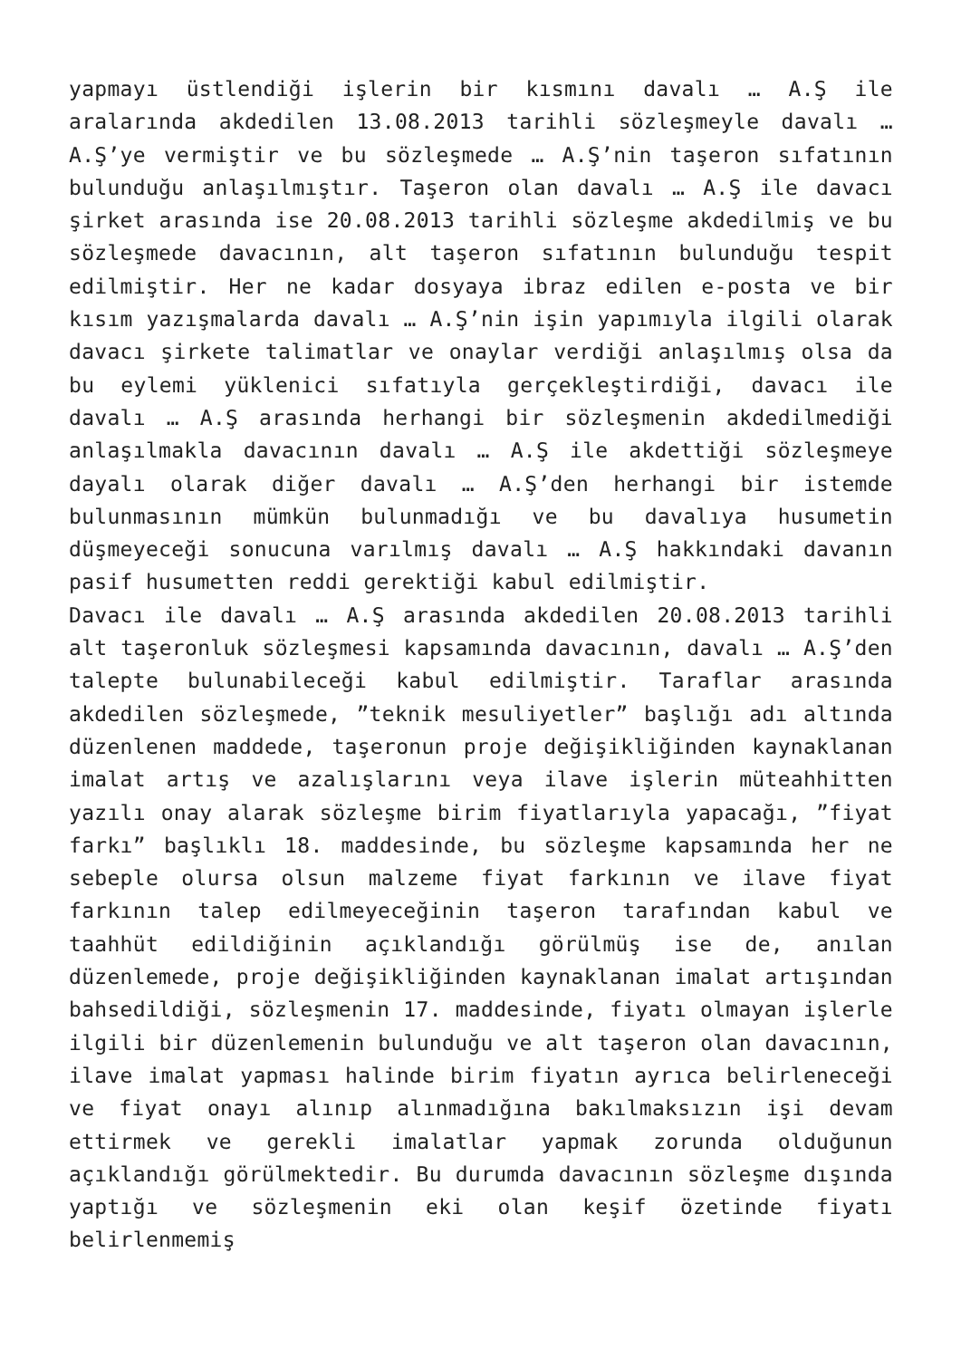yapmayı üstlendiği işlerin bir kısmını davalı … A.Ş ile aralarında akdedilen 13.08.2013 tarihli sözleşmeyle davalı … A.Ş’ye vermiştir ve bu sözleşmede … A.Ş’nin taşeron sıfatının bulunduğu anlaşılmıştır. Taşeron olan davalı … A.Ş ile davacı şirket arasında ise 20.08.2013 tarihli sözleşme akdedilmiş ve bu sözleşmede davacının, alt taşeron sıfatının bulunduğu tespit edilmiştir. Her ne kadar dosyaya ibraz edilen e-posta ve bir kısım yazışmalarda davalı … A.Ş’nin işin yapımıyla ilgili olarak davacı şirkete talimatlar ve onaylar verdiği anlaşılmış olsa da bu eylemi yüklenici sıfatıyla gerçekleştirdiği, davacı ile davalı … A.Ş arasında herhangi bir sözleşmenin akdedilmediği anlaşılmakla davacının davalı … A.Ş ile akdettiği sözleşmeye dayalı olarak diğer davalı … A.Ş’den herhangi bir istemde bulunmasının mümkün bulunmadığı ve bu davalıya husumetin düşmeyeceği sonucuna varılmış davalı … A.Ş hakkındaki davanın pasif husumetten reddi gerektiği kabul edilmiştir.
Davacı ile davalı … A.Ş arasında akdedilen 20.08.2013 tarihli alt taşeronluk sözleşmesi kapsamında davacının, davalı … A.Ş’den talepte bulunabileceği kabul edilmiştir. Taraflar arasında akdedilen sözleşmede, ”teknik mesuliyetler” başlığı adı altında düzenlenen maddede, taşeronun proje değişikliğinden kaynaklanan imalat artış ve azalışlarını veya ilave işlerin müteahhitten yazılı onay alarak sözleşme birim fiyatlarıyla yapacağı, ”fiyat farkı” başlıklı 18. maddesinde, bu sözleşme kapsamında her ne sebeple olursa olsun malzeme fiyat farkının ve ilave fiyat farkının talep edilmeyeceğinin taşeron tarafından kabul ve taahhüt edildiğinin açıklandığı görülmüş ise de, anılan düzenlemede, proje değişikliğinden kaynaklanan imalat artışından bahsedildiği, sözleşmenin 17. maddesinde, fiyatı olmayan işlerle ilgili bir düzenlemenin bulunduğu ve alt taşeron olan davacının, ilave imalat yapması halinde birim fiyatın ayrıca belirleneceği ve fiyat onayı alınıp alınmadığına bakılmaksızın işi devam ettirmek ve gerekli imalatlar yapmak zorunda olduğunun açıklandığı görülmektedir. Bu durumda davacının sözleşme dışında yaptığı ve sözleşmenin eki olan keşif özetinde fiyatı belirlenmemiş